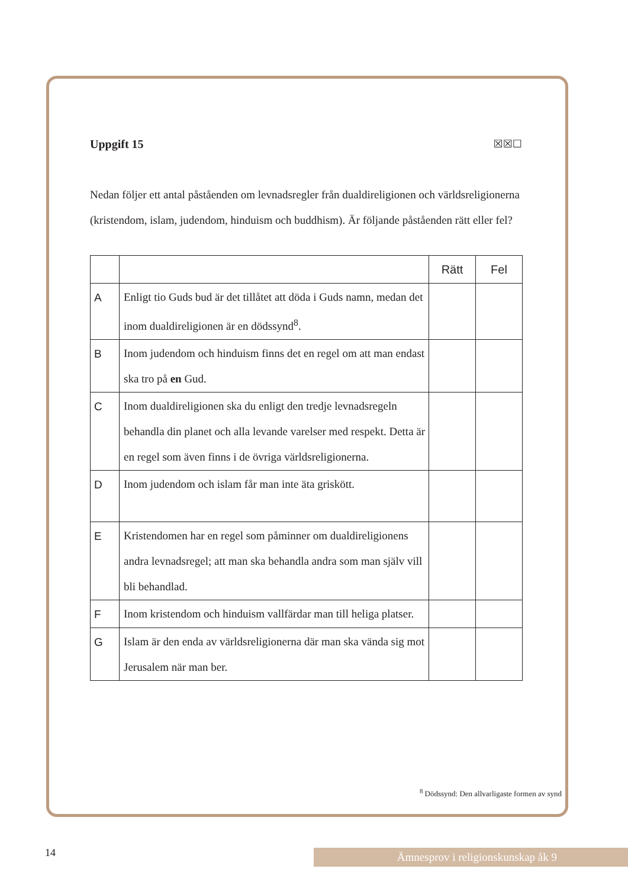Uppgift 15 ☒☒☐
Nedan följer ett antal påståenden om levnadsregler från dualdireligionen och världsreligionerna (kristendom, islam, judendom, hinduism och buddhism). Är följande påståenden rätt eller fel?
| | | Rätt | Fel |
| --- | --- | --- | --- |
| A | Enligt tio Guds bud är det tillåtet att döda i Guds namn, medan det inom dualdireligionen är en dödssynd<sup>8</sup>. | | |
| B | Inom judendom och hinduism finns det en regel om att man endast ska tro på en Gud. | | |
| C | Inom dualdireligionen ska du enligt den tredje levnadsregeln behandla din planet och alla levande varelser med respekt. Detta är en regel som även finns i de övriga världsreligionerna. | | |
| D | Inom judendom och islam får man inte äta griskött. | | |
| E | Kristendomen har en regel som påminner om dualdireligionens andra levnadsregel; att man ska behandla andra som man själv vill bli behandlad. | | |
| F | Inom kristendom och hinduism vallfärdar man till heliga platser. | | |
| G | Islam är den enda av världsreligionerna där man ska vända sig mot Jerusalem när man ber. | | |
<sup>8</sup> Dödssynd: Den allvarligaste formen av synd
14 Ämnesprov i religionskunskap åk 9